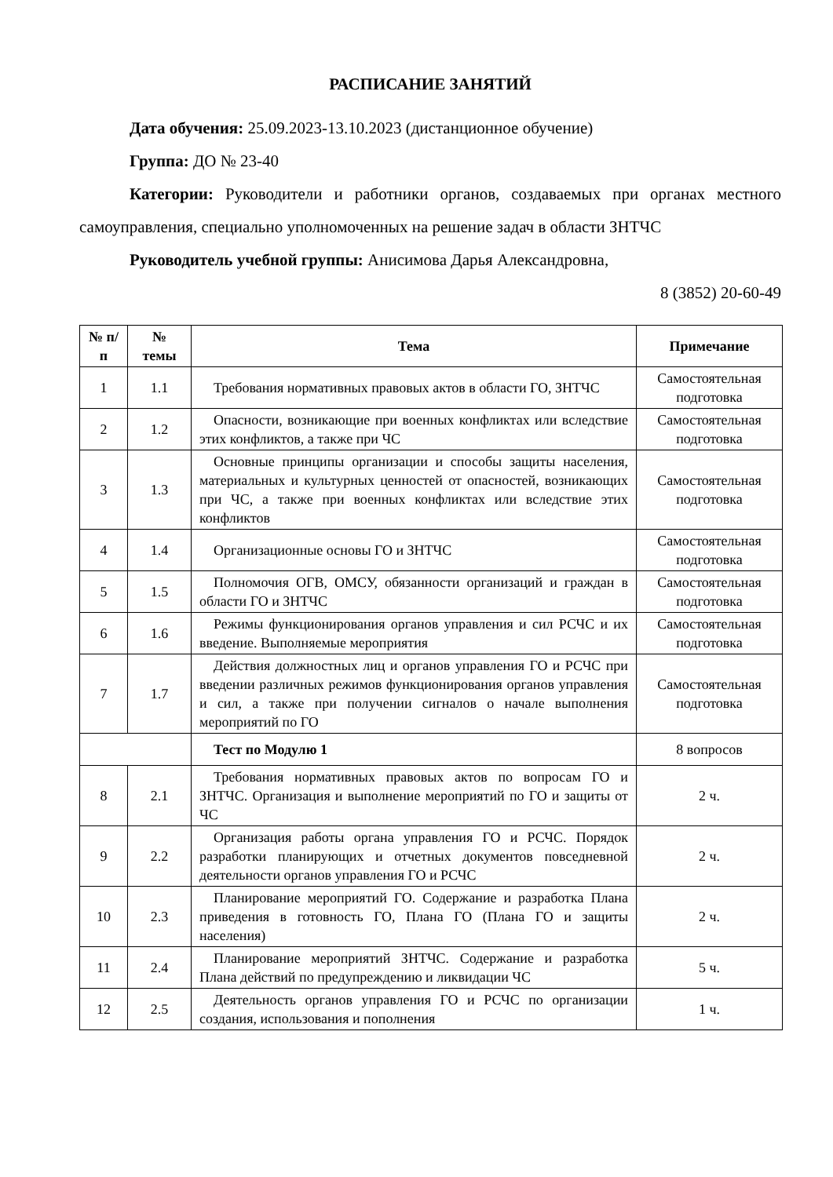РАСПИСАНИЕ ЗАНЯТИЙ
Дата обучения: 25.09.2023-13.10.2023 (дистанционное обучение)
Группа: ДО № 23-40
Категории: Руководители и работники органов, создаваемых при органах местного самоуправления, специально уполномоченных на решение задач в области ЗНТЧС
Руководитель учебной группы: Анисимова Дарья Александровна,
8 (3852) 20-60-49
| № п/п | № темы | Тема | Примечание |
| --- | --- | --- | --- |
| 1 | 1.1 | Требования нормативных правовых актов в области ГО, ЗНТЧС | Самостоятельная подготовка |
| 2 | 1.2 | Опасности, возникающие при военных конфликтах или вследствие этих конфликтов, а также при ЧС | Самостоятельная подготовка |
| 3 | 1.3 | Основные принципы организации и способы защиты населения, материальных и культурных ценностей от опасностей, возникающих при ЧС, а также при военных конфликтах или вследствие этих конфликтов | Самостоятельная подготовка |
| 4 | 1.4 | Организационные основы ГО и ЗНТЧС | Самостоятельная подготовка |
| 5 | 1.5 | Полномочия ОГВ, ОМСУ, обязанности организаций и граждан в области ГО и ЗНТЧС | Самостоятельная подготовка |
| 6 | 1.6 | Режимы функционирования органов управления и сил РСЧС и их введение. Выполняемые мероприятия | Самостоятельная подготовка |
| 7 | 1.7 | Действия должностных лиц и органов управления ГО и РСЧС при введении различных режимов функционирования органов управления и сил, а также при получении сигналов о начале выполнения мероприятий по ГО | Самостоятельная подготовка |
| | | Тест по Модулю 1 | 8 вопросов |
| 8 | 2.1 | Требования нормативных правовых актов по вопросам ГО и ЗНТЧС. Организация и выполнение мероприятий по ГО и защиты от ЧС | 2 ч. |
| 9 | 2.2 | Организация работы органа управления ГО и РСЧС. Порядок разработки планирующих и отчетных документов повседневной деятельности органов управления ГО и РСЧС | 2 ч. |
| 10 | 2.3 | Планирование мероприятий ГО. Содержание и разработка Плана приведения в готовность ГО, Плана ГО (Плана ГО и защиты населения) | 2 ч. |
| 11 | 2.4 | Планирование мероприятий ЗНТЧС. Содержание и разработка Плана действий по предупреждению и ликвидации ЧС | 5 ч. |
| 12 | 2.5 | Деятельность органов управления ГО и РСЧС по организации создания, использования и пополнения | 1 ч. |